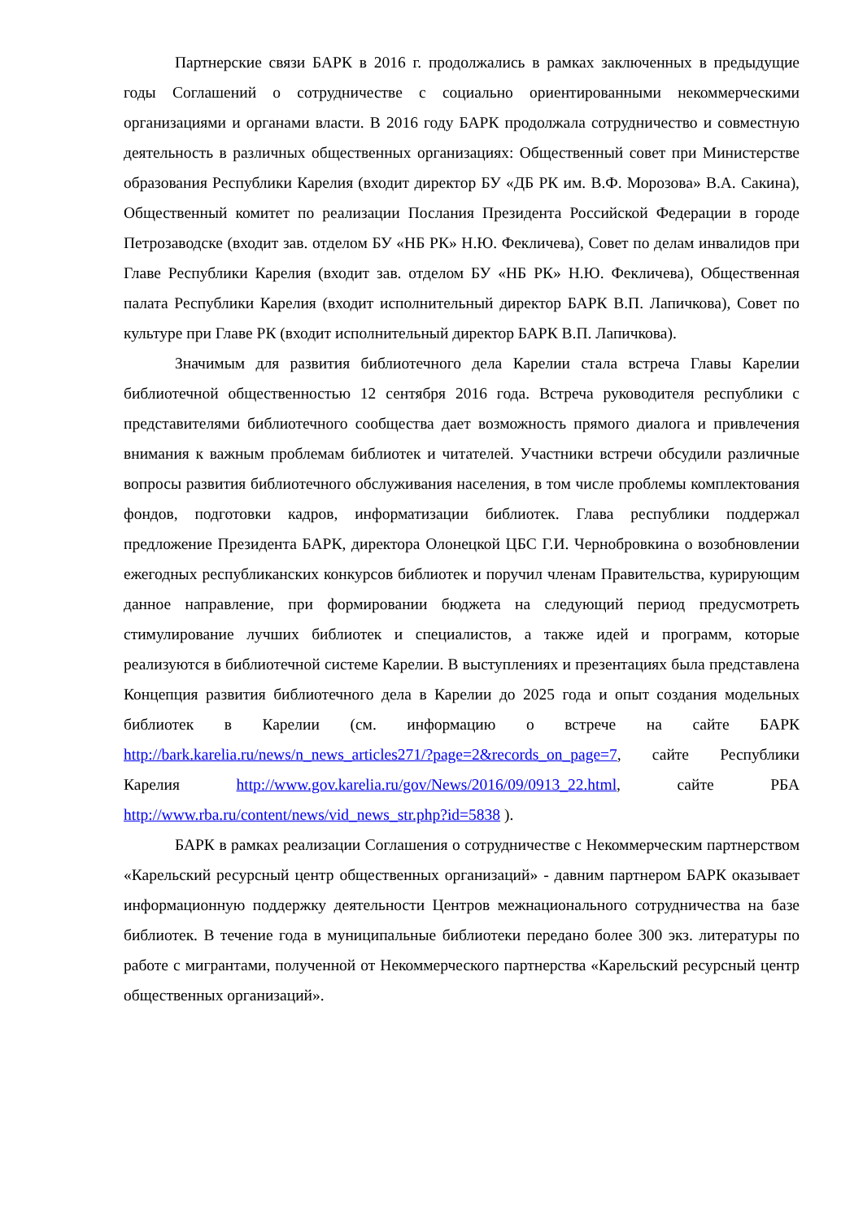Партнерские связи БАРК в 2016 г. продолжались в рамках заключенных в предыдущие годы Соглашений о сотрудничестве с социально ориентированными некоммерческими организациями и органами власти. В 2016 году БАРК продолжала сотрудничество и совместную деятельность в различных общественных организациях: Общественный совет при Министерстве образования Республики Карелия (входит директор БУ «ДБ РК им. В.Ф. Морозова» В.А. Сакина), Общественный комитет по реализации Послания Президента Российской Федерации в городе Петрозаводске (входит зав. отделом БУ «НБ РК» Н.Ю. Фекличева), Совет по делам инвалидов при Главе Республики Карелия (входит зав. отделом БУ «НБ РК» Н.Ю. Фекличева), Общественная палата Республики Карелия (входит исполнительный директор БАРК В.П. Лапичкова), Совет по культуре при Главе РК (входит исполнительный директор БАРК В.П. Лапичкова).
Значимым для развития библиотечного дела Карелии стала встреча Главы Карелии библиотечной общественностью 12 сентября 2016 года. Встреча руководителя республики с представителями библиотечного сообщества дает возможность прямого диалога и привлечения внимания к важным проблемам библиотек и читателей. Участники встречи обсудили различные вопросы развития библиотечного обслуживания населения, в том числе проблемы комплектования фондов, подготовки кадров, информатизации библиотек. Глава республики поддержал предложение Президента БАРК, директора Олонецкой ЦБС Г.И. Чернобровкина о возобновлении ежегодных республиканских конкурсов библиотек и поручил членам Правительства, курирующим данное направление, при формировании бюджета на следующий период предусмотреть стимулирование лучших библиотек и специалистов, а также идей и программ, которые реализуются в библиотечной системе Карелии. В выступлениях и презентациях была представлена Концепция развития библиотечного дела в Карелии до 2025 года и опыт создания модельных библиотек в Карелии (см. информацию о встрече на сайте БАРК http://bark.karelia.ru/news/n_news_articles271/?page=2&records_on_page=7, сайте Республики Карелия http://www.gov.karelia.ru/gov/News/2016/09/0913_22.html, сайте РБА http://www.rba.ru/content/news/vid_news_str.php?id=5838 ).
БАРК в рамках реализации Соглашения о сотрудничестве с Некоммерческим партнерством «Карельский ресурсный центр общественных организаций» - давним партнером БАРК оказывает информационную поддержку деятельности Центров межнационального сотрудничества на базе библиотек. В течение года в муниципальные библиотеки передано более 300 экз. литературы по работе с мигрантами, полученной от Некоммерческого партнерства «Карельский ресурсный центр общественных организаций».